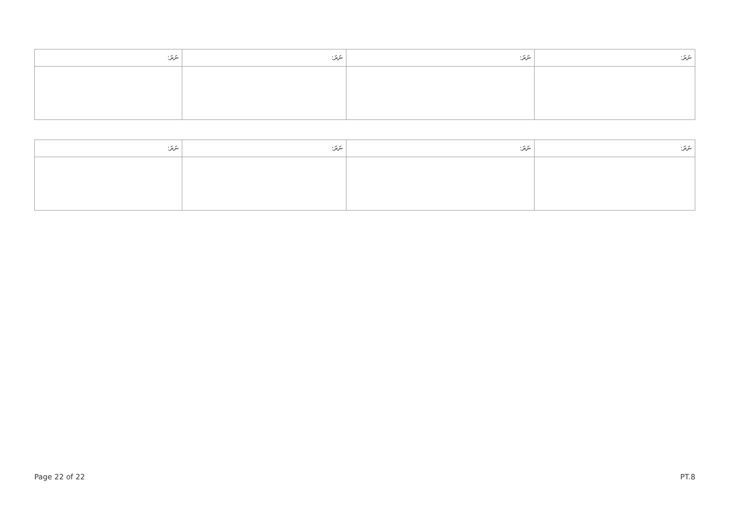| ނަރަ: | ނަރަ: | ނަރަ: | ނަރަ: |
| --- | --- | --- | --- |
| ނަރަ: | ނަރަ: | ނަރަ: | ނަރަ: |
| --- | --- | --- | --- |
Page 22 of 22 PT.8